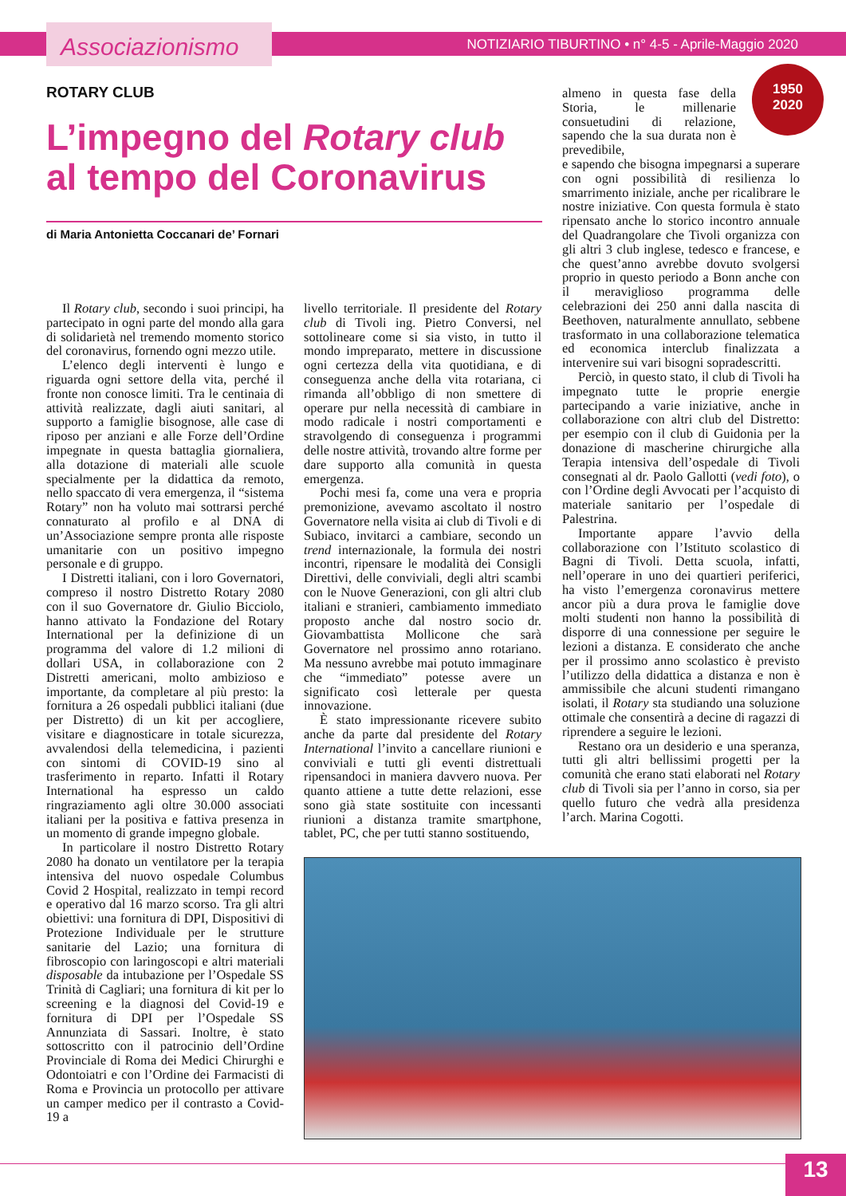Associazionismo
NOTIZIARIO TIBURTINO • n° 4-5 - Aprile-Maggio 2020
1950
2020
ROTARY CLUB
L’impegno del Rotary club
al tempo del Coronavirus
di Maria Antonietta Coccanari de’ Fornari
Il Rotary club, secondo i suoi principi, ha partecipato in ogni parte del mondo alla gara di solidarietà nel tremendo momento storico del coronavirus, fornendo ogni mezzo utile.
L’elenco degli interventi è lungo e riguarda ogni settore della vita, perché il fronte non conosce limiti. Tra le centinaia di attività realizzate, dagli aiuti sanitari, al supporto a famiglie bisognose, alle case di riposo per anziani e alle Forze dell’Ordine impegnate in questa battaglia giornaliera, alla dotazione di materiali alle scuole specialmente per la didattica da remoto, nello spaccato di vera emergenza, il “sistema Rotary” non ha voluto mai sottrarsi perché connaturato al profilo e al DNA di un’Associazione sempre pronta alle risposte umanitarie con un positivo impegno personale e di gruppo.
I Distretti italiani, con i loro Governatori, compreso il nostro Distretto Rotary 2080 con il suo Governatore dr. Giulio Bicciolo, hanno attivato la Fondazione del Rotary International per la definizione di un programma del valore di 1.2 milioni di dollari USA, in collaborazione con 2 Distretti americani, molto ambizioso e importante, da completare al più presto: la fornitura a 26 ospedali pubblici italiani (due per Distretto) di un kit per accogliere, visitare e diagnosticare in totale sicurezza, avvalendosi della telemedicina, i pazienti con sintomi di COVID-19 sino al trasferimento in reparto. Infatti il Rotary International ha espresso un caldo ringraziamento agli oltre 30.000 associati italiani per la positiva e fattiva presenza in un momento di grande impegno globale.
In particolare il nostro Distretto Rotary 2080 ha donato un ventilatore per la terapia intensiva del nuovo ospedale Columbus Covid 2 Hospital, realizzato in tempi record e operativo dal 16 marzo scorso. Tra gli altri obiettivi: una fornitura di DPI, Dispositivi di Protezione Individuale per le strutture sanitarie del Lazio; una fornitura di fibroscopio con laringoscopi e altri materiali disposable da intubazione per l’Ospedale SS Trinità di Cagliari; una fornitura di kit per lo screening e la diagnosi del Covid-19 e fornitura di DPI per l’Ospedale SS Annunziata di Sassari. Inoltre, è stato sottoscritto con il patrocinio dell’Ordine Provinciale di Roma dei Medici Chirurghi e Odontoiatri e con l’Ordine dei Farmacisti di Roma e Provincia un protocollo per attivare un camper medico per il contrasto a Covid-19 a
livello territoriale. Il presidente del Rotary club di Tivoli ing. Pietro Conversi, nel sottolineare come si sia visto, in tutto il mondo impreparato, mettere in discussione ogni certezza della vita quotidiana, e di conseguenza anche della vita rotariana, ci rimanda all’obbligo di non smettere di operare pur nella necessità di cambiare in modo radicale i nostri comportamenti e stravolgendo di conseguenza i programmi delle nostre attività, trovando altre forme per dare supporto alla comunità in questa emergenza.
Pochi mesi fa, come una vera e propria premonizione, avevamo ascoltato il nostro Governatore nella visita ai club di Tivoli e di Subiaco, invitarci a cambiare, secondo un trend internazionale, la formula dei nostri incontri, ripensare le modalità dei Consigli Direttivi, delle conviviali, degli altri scambi con le Nuove Generazioni, con gli altri club italiani e stranieri, cambiamento immediato proposto anche dal nostro socio dr. Giovambattista Mollicone che sarà Governatore nel prossimo anno rotariano. Ma nessuno avrebbe mai potuto immaginare che “immediato” potesse avere un significato così letterale per questa innovazione.
È stato impressionante ricevere subito anche da parte dal presidente del Rotary International l’invito a cancellare riunioni e conviviali e tutti gli eventi distrettuali ripensandoci in maniera davvero nuova. Per quanto attiene a tutte dette relazioni, esse sono già state sostituite con incessanti riunioni a distanza tramite smartphone, tablet, PC, che per tutti stanno sostituendo,
almeno in questa fase della Storia, le millenarie consuetudini di relazione, sapendo che la sua durata non è prevedibile,
e sapendo che bisogna impegnarsi a superare con ogni possibilità di resilienza lo smarrimento iniziale, anche per ricalibrare le nostre iniziative. Con questa formula è stato ripensato anche lo storico incontro annuale del Quadrangolare che Tivoli organizza con gli altri 3 club inglese, tedesco e francese, e che quest’anno avrebbe dovuto svolgersi proprio in questo periodo a Bonn anche con il meraviglioso programma delle celebrazioni dei 250 anni dalla nascita di Beethoven, naturalmente annullato, sebbene trasformato in una collaborazione telematica ed economica interclub finalizzata a intervenire sui vari bisogni sopradescritti.
Perciò, in questo stato, il club di Tivoli ha impegnato tutte le proprie energie partecipando a varie iniziative, anche in collaborazione con altri club del Distretto: per esempio con il club di Guidonia per la donazione di mascherine chirurgiche alla Terapia intensiva dell’ospedale di Tivoli consegnati al dr. Paolo Gallotti (vedi foto), o con l’Ordine degli Avvocati per l’acquisto di materiale sanitario per l’ospedale di Palestrina.
Importante appare l’avvio della collaborazione con l’Istituto scolastico di Bagni di Tivoli. Detta scuola, infatti, nell’operare in uno dei quartieri periferici, ha visto l’emergenza coronavirus mettere ancor più a dura prova le famiglie dove molti studenti non hanno la possibilità di disporre di una connessione per seguire le lezioni a distanza. E considerato che anche per il prossimo anno scolastico è previsto l’utilizzo della didattica a distanza e non è ammissibile che alcuni studenti rimangano isolati, il Rotary sta studiando una soluzione ottimale che consentirà a decine di ragazzi di riprendere a seguire le lezioni.
Restano ora un desiderio e una speranza, tutti gli altri bellissimi progetti per la comunità che erano stati elaborati nel Rotary club di Tivoli sia per l’anno in corso, sia per quello futuro che vedrà alla presidenza l’arch. Marina Cogotti.
13